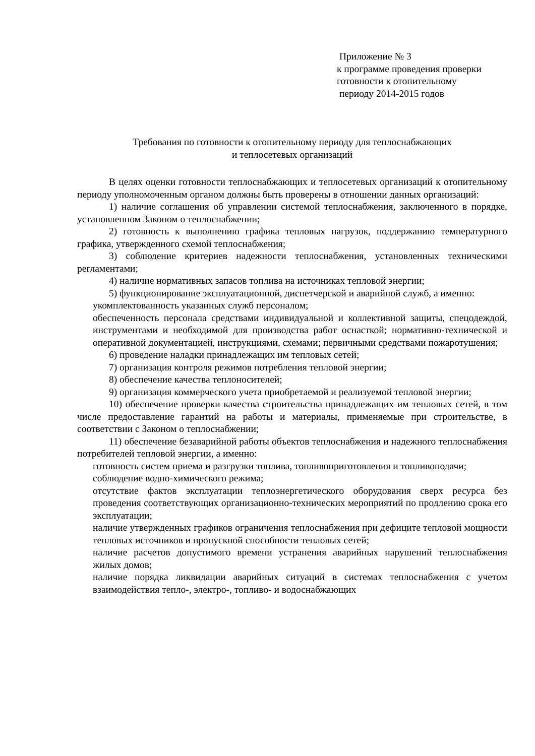Приложение № 3
к программе проведения проверки
готовности к отопительному
периоду 2014-2015 годов
Требования по готовности к отопительному периоду для теплоснабжающих
и теплосетевых организаций
В целях оценки готовности теплоснабжающих и теплосетевых организаций к отопительному периоду уполномоченным органом должны быть проверены в отношении данных организаций:
1) наличие соглашения об управлении системой теплоснабжения, заключенного в порядке, установленном Законом о теплоснабжении;
2) готовность к выполнению графика тепловых нагрузок, поддержанию температурного графика, утвержденного схемой теплоснабжения;
3) соблюдение критериев надежности теплоснабжения, установленных техническими регламентами;
4) наличие нормативных запасов топлива на источниках тепловой энергии;
5) функционирование эксплуатационной, диспетчерской и аварийной служб, а именно:
укомплектованность указанных служб персоналом;
обеспеченность персонала средствами индивидуальной и коллективной защиты, спецодеждой, инструментами и необходимой для производства работ оснасткой; нормативно-технической и оперативной документацией, инструкциями, схемами; первичными средствами пожаротушения;
6) проведение наладки принадлежащих им тепловых сетей;
7) организация контроля режимов потребления тепловой энергии;
8) обеспечение качества теплоносителей;
9) организация коммерческого учета приобретаемой и реализуемой тепловой энергии;
10) обеспечение проверки качества строительства принадлежащих им тепловых сетей, в том числе предоставление гарантий на работы и материалы, применяемые при строительстве, в соответствии с Законом о теплоснабжении;
11) обеспечение безаварийной работы объектов теплоснабжения и надежного теплоснабжения потребителей тепловой энергии, а именно:
готовность систем приема и разгрузки топлива, топливоприготовления и топливоподачи;
соблюдение водно-химического режима;
отсутствие фактов эксплуатации теплоэнергетического оборудования сверх ресурса без проведения соответствующих организационно-технических мероприятий по продлению срока его эксплуатации;
наличие утвержденных графиков ограничения теплоснабжения при дефиците тепловой мощности тепловых источников и пропускной способности тепловых сетей;
наличие расчетов допустимого времени устранения аварийных нарушений теплоснабжения жилых домов;
наличие порядка ликвидации аварийных ситуаций в системах теплоснабжения с учетом взаимодействия тепло-, электро-, топливо- и водоснабжающих